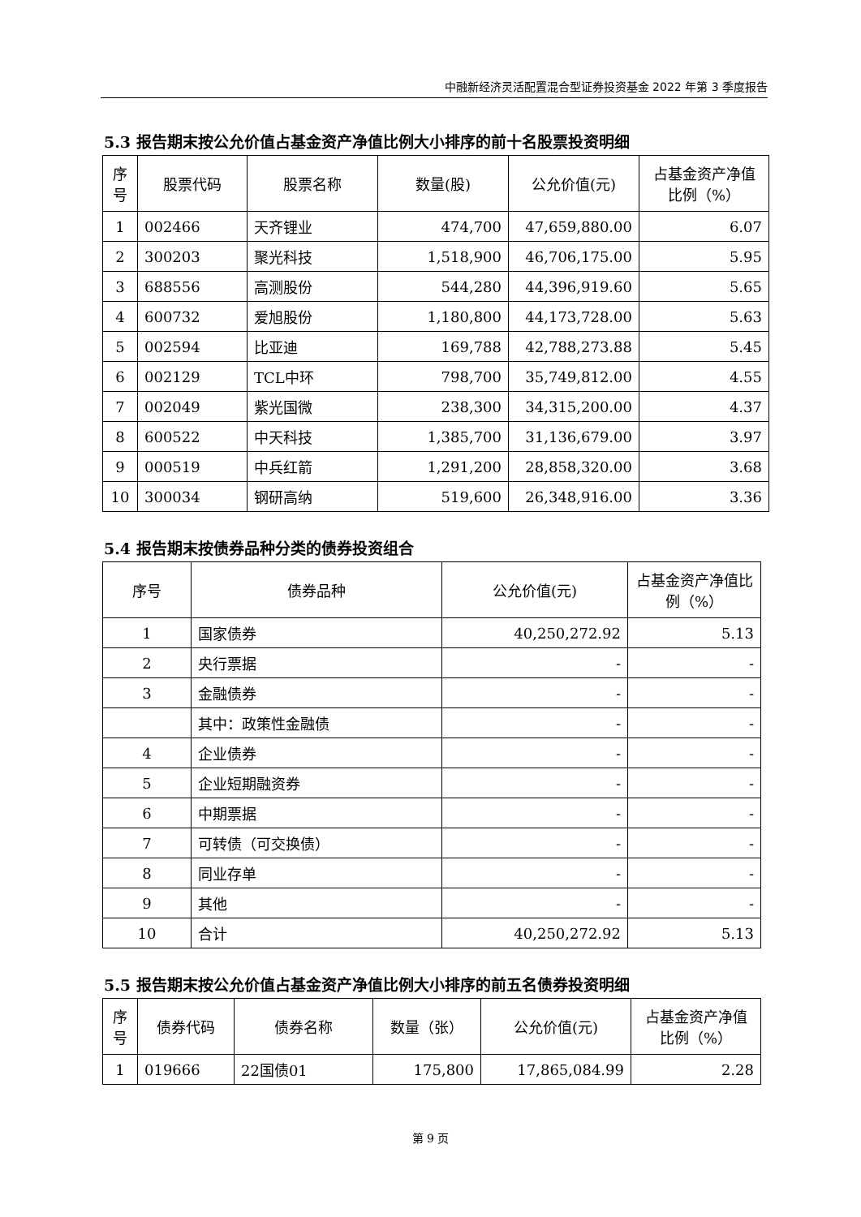中融新经济灵活配置混合型证券投资基金 2022 年第 3 季度报告
5.3 报告期末按公允价值占基金资产净值比例大小排序的前十名股票投资明细
| 序号 | 股票代码 | 股票名称 | 数量(股) | 公允价值(元) | 占基金资产净值比例（%） |
| --- | --- | --- | --- | --- | --- |
| 1 | 002466 | 天齐锂业 | 474,700 | 47,659,880.00 | 6.07 |
| 2 | 300203 | 聚光科技 | 1,518,900 | 46,706,175.00 | 5.95 |
| 3 | 688556 | 高测股份 | 544,280 | 44,396,919.60 | 5.65 |
| 4 | 600732 | 爱旭股份 | 1,180,800 | 44,173,728.00 | 5.63 |
| 5 | 002594 | 比亚迪 | 169,788 | 42,788,273.88 | 5.45 |
| 6 | 002129 | TCL中环 | 798,700 | 35,749,812.00 | 4.55 |
| 7 | 002049 | 紫光国微 | 238,300 | 34,315,200.00 | 4.37 |
| 8 | 600522 | 中天科技 | 1,385,700 | 31,136,679.00 | 3.97 |
| 9 | 000519 | 中兵红箭 | 1,291,200 | 28,858,320.00 | 3.68 |
| 10 | 300034 | 钢研高纳 | 519,600 | 26,348,916.00 | 3.36 |
5.4 报告期末按债券品种分类的债券投资组合
| 序号 | 债券品种 | 公允价值(元) | 占基金资产净值比例（%） |
| --- | --- | --- | --- |
| 1 | 国家债券 | 40,250,272.92 | 5.13 |
| 2 | 央行票据 | - | - |
| 3 | 金融债券 | - | - |
| | 其中：政策性金融债 | - | - |
| 4 | 企业债券 | - | - |
| 5 | 企业短期融资券 | - | - |
| 6 | 中期票据 | - | - |
| 7 | 可转债（可交换债） | - | - |
| 8 | 同业存单 | - | - |
| 9 | 其他 | - | - |
| 10 | 合计 | 40,250,272.92 | 5.13 |
5.5 报告期末按公允价值占基金资产净值比例大小排序的前五名债券投资明细
| 序号 | 债券代码 | 债券名称 | 数量（张） | 公允价值(元) | 占基金资产净值比例（%） |
| --- | --- | --- | --- | --- | --- |
| 1 | 019666 | 22国债01 | 175,800 | 17,865,084.99 | 2.28 |
第 9 页